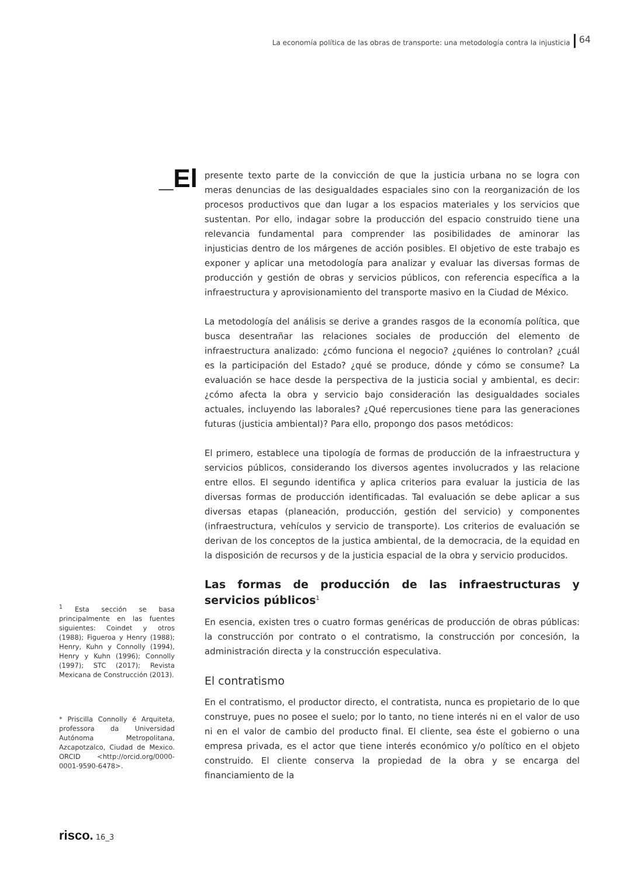La economía política de las obras de transporte: una metodología contra la injusticia 64
_El
presente texto parte de la convicción de que la justicia urbana no se logra con meras denuncias de las desigualdades espaciales sino con la reorganización de los procesos productivos que dan lugar a los espacios materiales y los servicios que sustentan. Por ello, indagar sobre la producción del espacio construido tiene una relevancia fundamental para comprender las posibilidades de aminorar las injusticias dentro de los márgenes de acción posibles. El objetivo de este trabajo es exponer y aplicar una metodología para analizar y evaluar las diversas formas de producción y gestión de obras y servicios públicos, con referencia específica a la infraestructura y aprovisionamiento del transporte masivo en la Ciudad de México.
La metodología del análisis se derive a grandes rasgos de la economía política, que busca desentrañar las relaciones sociales de producción del elemento de infraestructura analizado: ¿cómo funciona el negocio? ¿quiénes lo controlan? ¿cuál es la participación del Estado? ¿qué se produce, dónde y cómo se consume? La evaluación se hace desde la perspectiva de la justicia social y ambiental, es decir: ¿cómo afecta la obra y servicio bajo consideración las desigualdades sociales actuales, incluyendo las laborales? ¿Qué repercusiones tiene para las generaciones futuras (justicia ambiental)? Para ello, propongo dos pasos metódicos:
El primero, establece una tipología de formas de producción de la infraestructura y servicios públicos, considerando los diversos agentes involucrados y las relacione entre ellos. El segundo identifica y aplica criterios para evaluar la justicia de las diversas formas de producción identificadas. Tal evaluación se debe aplicar a sus diversas etapas (planeación, producción, gestión del servicio) y componentes (infraestructura, vehículos y servicio de transporte). Los criterios de evaluación se derivan de los conceptos de la justica ambiental, de la democracia, de la equidad en la disposición de recursos y de la justicia espacial de la obra y servicio producidos.
Las formas de producción de las infraestructuras y servicios públicos<sup>1</sup>
En esencia, existen tres o cuatro formas genéricas de producción de obras públicas: la construcción por contrato o el contratismo, la construcción por concesión, la administración directa y la construcción especulativa.
El contratismo
En el contratismo, el productor directo, el contratista, nunca es propietario de lo que construye, pues no posee el suelo; por lo tanto, no tiene interés ni en el valor de uso ni en el valor de cambio del producto final. El cliente, sea éste el gobierno o una empresa privada, es el actor que tiene interés económico y/o político en el objeto construido. El cliente conserva la propiedad de la obra y se encarga del financiamiento de la
<sup>1</sup> Esta sección se basa principalmente en las fuentes siguientes: Coindet y otros (1988); Figueroa y Henry (1988); Henry, Kuhn y Connolly (1994), Henry y Kuhn (1996); Connolly (1997); STC (2017); Revista Mexicana de Construcción (2013).
* Priscilla Connolly é Arquiteta, professora da Universidad Autónoma Metropolitana, Azcapotzalco, Ciudad de Mexico. ORCID <http://orcid.org/0000-0001-9590-6478>.
risco. 16_3